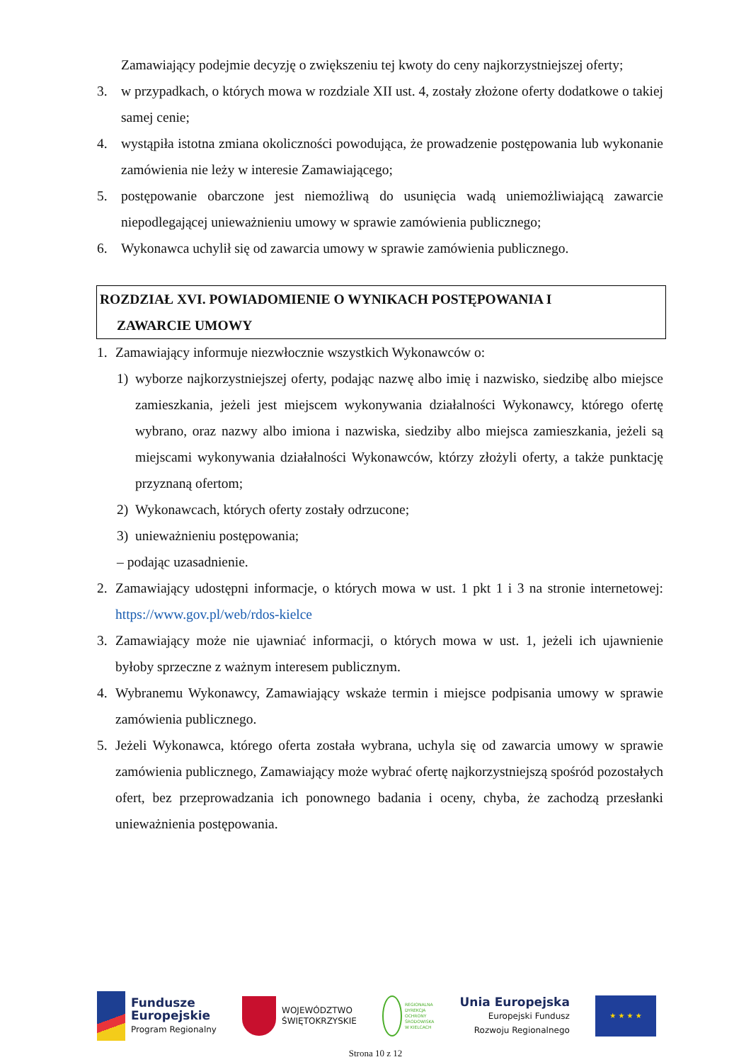Zamawiający podejmie decyzję o zwiększeniu tej kwoty do ceny najkorzystniejszej oferty;
3. w przypadkach, o których mowa w rozdziale XII ust. 4, zostały złożone oferty dodatkowe o takiej samej cenie;
4. wystąpiła istotna zmiana okoliczności powodująca, że prowadzenie postępowania lub wykonanie zamówienia nie leży w interesie Zamawiającego;
5. postępowanie obarczone jest niemożliwą do usunięcia wadą uniemożliwiającą zawarcie niepodlegającej unieważnieniu umowy w sprawie zamówienia publicznego;
6. Wykonawca uchylił się od zawarcia umowy w sprawie zamówienia publicznego.
ROZDZIAŁ XVI. POWIADOMIENIE O WYNIKACH POSTĘPOWANIA I
ZAWARCIE UMOWY
1. Zamawiający informuje niezwłocznie wszystkich Wykonawców o:
1) wyborze najkorzystniejszej oferty, podając nazwę albo imię i nazwisko, siedzibę albo miejsce zamieszkania, jeżeli jest miejscem wykonywania działalności Wykonawcy, którego ofertę wybrano, oraz nazwy albo imiona i nazwiska, siedziby albo miejsca zamieszkania, jeżeli są miejscami wykonywania działalności Wykonawców, którzy złożyli oferty, a także punktację przyznaną ofertom;
2) Wykonawcach, których oferty zostały odrzucone;
3) unieważnieniu postępowania;
– podając uzasadnienie.
2. Zamawiający udostępni informacje, o których mowa w ust. 1 pkt 1 i 3 na stronie internetowej: https://www.gov.pl/web/rdos-kielce
3. Zamawiający może nie ujawniać informacji, o których mowa w ust. 1, jeżeli ich ujawnienie byłoby sprzeczne z ważnym interesem publicznym.
4. Wybranemu Wykonawcy, Zamawiający wskaże termin i miejsce podpisania umowy w sprawie zamówienia publicznego.
5. Jeżeli Wykonawca, którego oferta została wybrana, uchyla się od zawarcia umowy w sprawie zamówienia publicznego, Zamawiający może wybrać ofertę najkorzystniejszą spośród pozostałych ofert, bez przeprowadzania ich ponownego badania i oceny, chyba, że zachodzą przesłanki unieważnienia postępowania.
Fundusze
Europejskie
Program Regionalny
WOJEWÓDZTWO
ŚWIĘTOKRZYSKIE
REGIONALNA
DYREKCJA
OCHRONY
ŚRODOWISKA
W KIELCACH
Unia Europejska
Europejski Fundusz
Rozwoju Regionalnego
★ ★ ★ ★
Strona 10 z 12